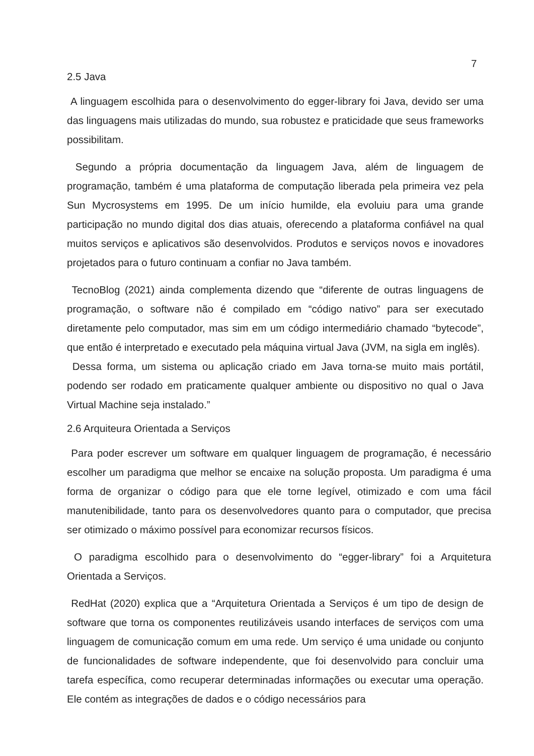7
2.5 Java
A linguagem escolhida para o desenvolvimento do egger-library foi Java, devido ser uma das linguagens mais utilizadas do mundo, sua robustez e praticidade que seus frameworks possibilitam.
Segundo a própria documentação da linguagem Java, além de linguagem de programação, também é uma plataforma de computação liberada pela primeira vez pela Sun Mycrosystems em 1995. De um início humilde, ela evoluiu para uma grande participação no mundo digital dos dias atuais, oferecendo a plataforma confiável na qual muitos serviços e aplicativos são desenvolvidos. Produtos e serviços novos e inovadores projetados para o futuro continuam a confiar no Java também.
TecnoBlog (2021) ainda complementa dizendo que “diferente de outras linguagens de programação, o software não é compilado em “código nativo” para ser executado diretamente pelo computador, mas sim em um código intermediário chamado “bytecode”, que então é interpretado e executado pela máquina virtual Java (JVM, na sigla em inglês).
Dessa forma, um sistema ou aplicação criado em Java torna-se muito mais portátil, podendo ser rodado em praticamente qualquer ambiente ou dispositivo no qual o Java Virtual Machine seja instalado.”
2.6 Arquiteura Orientada a Serviços
Para poder escrever um software em qualquer linguagem de programação, é necessário escolher um paradigma que melhor se encaixe na solução proposta. Um paradigma é uma forma de organizar o código para que ele torne legível, otimizado e com uma fácil manutenibilidade, tanto para os desenvolvedores quanto para o computador, que precisa ser otimizado o máximo possível para economizar recursos físicos.
O paradigma escolhido para o desenvolvimento do “egger-library” foi a Arquitetura Orientada a Serviços.
RedHat (2020) explica que a “Arquitetura Orientada a Serviços é um tipo de design de software que torna os componentes reutilizáveis usando interfaces de serviços com uma linguagem de comunicação comum em uma rede. Um serviço é uma unidade ou conjunto de funcionalidades de software independente, que foi desenvolvido para concluir uma tarefa específica, como recuperar determinadas informações ou executar uma operação. Ele contém as integrações de dados e o código necessários para